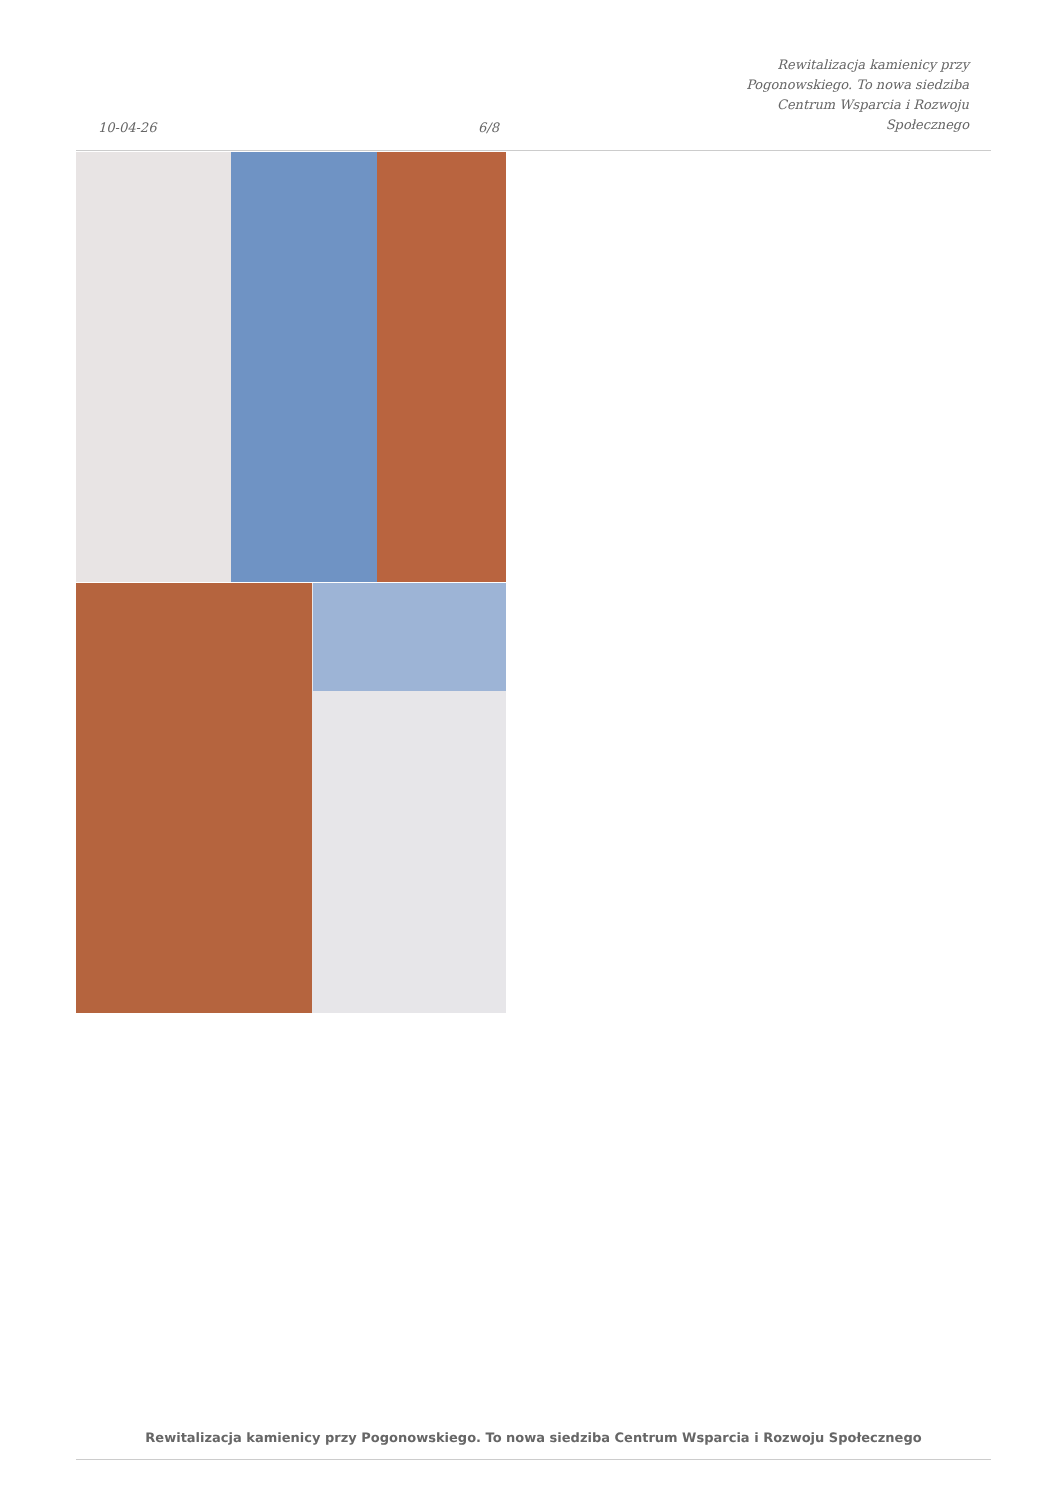10-04-26
6/8
Rewitalizacja kamienicy przy
Pogonowskiego. To nowa siedziba
Centrum Wsparcia i Rozwoju
Społecznego
Rewitalizacja kamienicy przy Pogonowskiego. To nowa siedziba Centrum Wsparcia i Rozwoju Społecznego